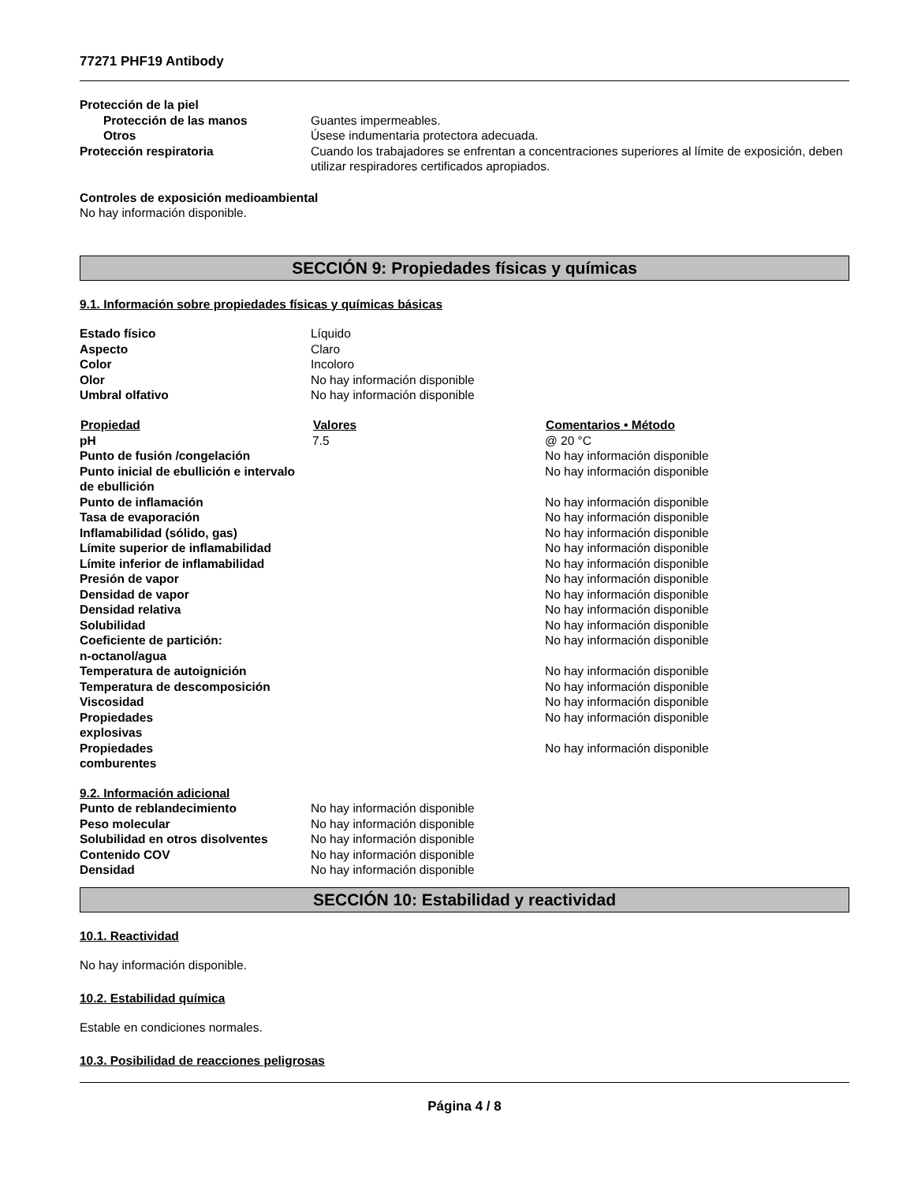77271 PHF19 Antibody
| Protección de la piel | |
| Protección de las manos | Guantes impermeables. |
| Otros | Úsese indumentaria protectora adecuada. |
| Protección respiratoria | Cuando los trabajadores se enfrentan a concentraciones superiores al límite de exposición, deben utilizar respiradores certificados apropiados. |
Controles de exposición medioambiental
No hay información disponible.
SECCIÓN 9: Propiedades físicas y químicas
9.1. Información sobre propiedades físicas y químicas básicas
| Estado físico | Líquido |
| Aspecto | Claro |
| Color | Incoloro |
| Olor | No hay información disponible |
| Umbral olfativo | No hay información disponible |
| Propiedad | Valores | Comentarios • Método |
| --- | --- | --- |
| pH | 7.5 | @ 20 °C |
| Punto de fusión /congelación | | No hay información disponible |
| Punto inicial de ebullición e intervalo de ebullición | | No hay información disponible |
| Punto de inflamación | | No hay información disponible |
| Tasa de evaporación | | No hay información disponible |
| Inflamabilidad (sólido, gas) | | No hay información disponible |
| Límite superior de inflamabilidad | | No hay información disponible |
| Límite inferior de inflamabilidad | | No hay información disponible |
| Presión de vapor | | No hay información disponible |
| Densidad de vapor | | No hay información disponible |
| Densidad relativa | | No hay información disponible |
| Solubilidad | | No hay información disponible |
| Coeficiente de partición: n-octanol/agua | | No hay información disponible |
| Temperatura de autoignición | | No hay información disponible |
| Temperatura de descomposición | | No hay información disponible |
| Viscosidad | | No hay información disponible |
| Propiedades explosivas | | No hay información disponible |
| Propiedades comburentes | | No hay información disponible |
9.2. Información adicional
| Punto de reblandecimiento | No hay información disponible |
| Peso molecular | No hay información disponible |
| Solubilidad en otros disolventes | No hay información disponible |
| Contenido COV | No hay información disponible |
| Densidad | No hay información disponible |
SECCIÓN 10: Estabilidad y reactividad
10.1. Reactividad
No hay información disponible.
10.2. Estabilidad química
Estable en condiciones normales.
10.3. Posibilidad de reacciones peligrosas
Página 4 / 8